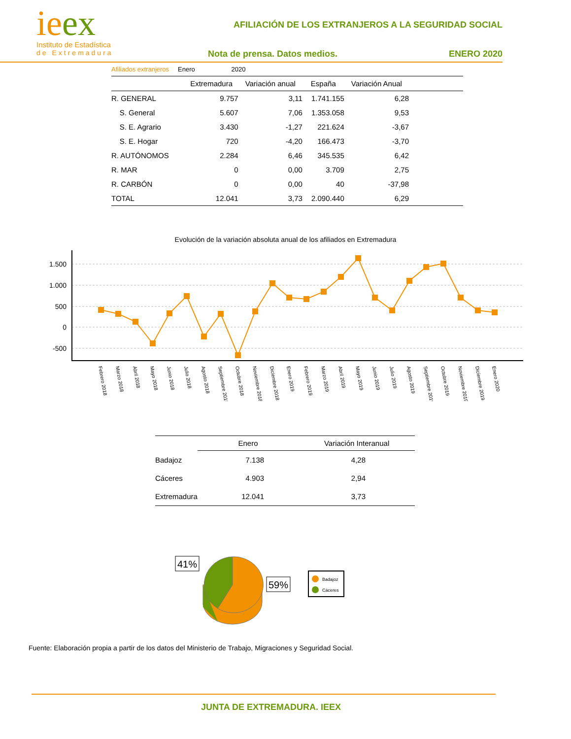ieex
Instituto de Estadística
de Extremadura
AFILIACIÓN DE LOS EXTRANJEROS A LA SEGURIDAD SOCIAL
Nota de prensa. Datos medios. ENERO 2020
Afiliados extranjeros Enero 2020
| | Extremadura | Variación anual | España | Variación Anual | |
| --- | --- | --- | --- | --- | --- |
| R. GENERAL | 9.757 | 3,11 | 1.741.155 | 6,28 | |
| S. General | 5.607 | 7,06 | 1.353.058 | 9,53 | |
| S. E. Agrario | 3.430 | -1,27 | 221.624 | -3,67 | |
| S. E. Hogar | 720 | -4,20 | 166.473 | -3,70 | |
| R. AUTÓNOMOS | 2.284 | 6,46 | 345.535 | 6,42 | |
| R. MAR | 0 | 0,00 | 3.709 | 2,75 | |
| R. CARBÓN | 0 | 0,00 | 40 | -37,98 | |
| TOTAL | 12.041 | 3,73 | 2.090.440 | 6,29 | |
Evolución de la variación absoluta anual de los afiliados en Extremadura
1.500
1.000
500
0
-500
Febrero 2018
Marzo 2018
Abril 2018
Mayo 2018
Junio 2018
Julio 2018
Agosto 2018
Septiembre 2018
Octubre 2018
Noviembre 2018
Diciembre 2018
Enero 2019
Febrero 2019
Marzo 2019
Abril 2019
Mayo 2019
Junio 2019
Julio 2019
Agosto 2019
Septiembre 2019
Octubre 2019
Noviembre 2019
Diciembre 2019
Enero 2020
| | Enero | Variación Interanual |
| --- | --- | --- |
| Badajoz | 7.138 | 4,28 |
| Cáceres | 4.903 | 2,94 |
| Extremadura | 12.041 | 3,73 |
41%
59%
Badajoz
Cáceres
Fuente: Elaboración propia a partir de los datos del Ministerio de Trabajo, Migraciones y Seguridad Social.
JUNTA DE EXTREMADURA. IEEX